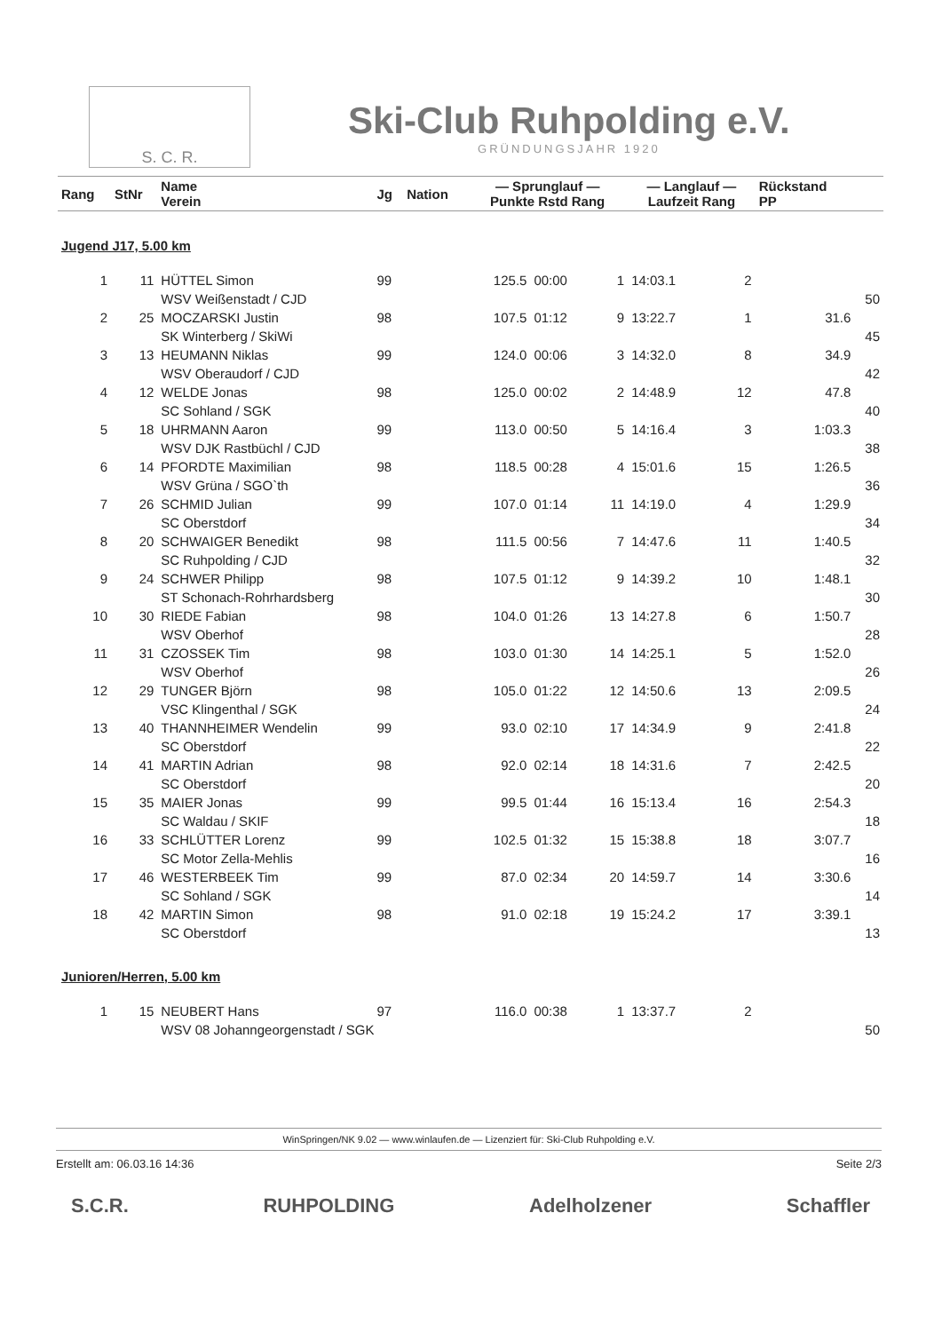S. C. R.
Ski-Club Ruhpolding e.V.
GRÜNDUNGSJAHR 1920
| Rang | StNr | Name Verein | Jg | Nation | — Sprunglauf — Punkte Rstd Rang | | | — Langlauf — Laufzeit Rang | | Rückstand PP | |
| --- | --- | --- | --- | --- | --- | --- | --- | --- | --- | --- | --- |
| Jugend J17, 5.00 km | | | | | | | | | | | |
| 1 | 11 | HÜTTEL Simon | 99 | | 125.5 | 00:00 | 1 | 14:03.1 | 2 | | |
| | | WSV Weißenstadt / CJD | | | | | | | | | 50 |
| 2 | 25 | MOCZARSKI Justin | 98 | | 107.5 | 01:12 | 9 | 13:22.7 | 1 | 31.6 | |
| | | SK Winterberg / SkiWi | | | | | | | | | 45 |
| 3 | 13 | HEUMANN Niklas | 99 | | 124.0 | 00:06 | 3 | 14:32.0 | 8 | 34.9 | |
| | | WSV Oberaudorf / CJD | | | | | | | | | 42 |
| 4 | 12 | WELDE Jonas | 98 | | 125.0 | 00:02 | 2 | 14:48.9 | 12 | 47.8 | |
| | | SC Sohland / SGK | | | | | | | | | 40 |
| 5 | 18 | UHRMANN Aaron | 99 | | 113.0 | 00:50 | 5 | 14:16.4 | 3 | 1:03.3 | |
| | | WSV DJK Rastbüchl / CJD | | | | | | | | | 38 |
| 6 | 14 | PFORDTE Maximilian | 98 | | 118.5 | 00:28 | 4 | 15:01.6 | 15 | 1:26.5 | |
| | | WSV Grüna / SGO`th | | | | | | | | | 36 |
| 7 | 26 | SCHMID Julian | 99 | | 107.0 | 01:14 | 11 | 14:19.0 | 4 | 1:29.9 | |
| | | SC Oberstdorf | | | | | | | | | 34 |
| 8 | 20 | SCHWAIGER Benedikt | 98 | | 111.5 | 00:56 | 7 | 14:47.6 | 11 | 1:40.5 | |
| | | SC Ruhpolding / CJD | | | | | | | | | 32 |
| 9 | 24 | SCHWER Philipp | 98 | | 107.5 | 01:12 | 9 | 14:39.2 | 10 | 1:48.1 | |
| | | ST Schonach-Rohrhardsberg | | | | | | | | | 30 |
| 10 | 30 | RIEDE Fabian | 98 | | 104.0 | 01:26 | 13 | 14:27.8 | 6 | 1:50.7 | |
| | | WSV Oberhof | | | | | | | | | 28 |
| 11 | 31 | CZOSSEK Tim | 98 | | 103.0 | 01:30 | 14 | 14:25.1 | 5 | 1:52.0 | |
| | | WSV Oberhof | | | | | | | | | 26 |
| 12 | 29 | TUNGER Björn | 98 | | 105.0 | 01:22 | 12 | 14:50.6 | 13 | 2:09.5 | |
| | | VSC Klingenthal / SGK | | | | | | | | | 24 |
| 13 | 40 | THANNHEIMER Wendelin | 99 | | 93.0 | 02:10 | 17 | 14:34.9 | 9 | 2:41.8 | |
| | | SC Oberstdorf | | | | | | | | | 22 |
| 14 | 41 | MARTIN Adrian | 98 | | 92.0 | 02:14 | 18 | 14:31.6 | 7 | 2:42.5 | |
| | | SC Oberstdorf | | | | | | | | | 20 |
| 15 | 35 | MAIER Jonas | 99 | | 99.5 | 01:44 | 16 | 15:13.4 | 16 | 2:54.3 | |
| | | SC Waldau / SKIF | | | | | | | | | 18 |
| 16 | 33 | SCHLÜTTER Lorenz | 99 | | 102.5 | 01:32 | 15 | 15:38.8 | 18 | 3:07.7 | |
| | | SC Motor Zella-Mehlis | | | | | | | | | 16 |
| 17 | 46 | WESTERBEEK Tim | 99 | | 87.0 | 02:34 | 20 | 14:59.7 | 14 | 3:30.6 | |
| | | SC Sohland / SGK | | | | | | | | | 14 |
| 18 | 42 | MARTIN Simon | 98 | | 91.0 | 02:18 | 19 | 15:24.2 | 17 | 3:39.1 | |
| | | SC Oberstdorf | | | | | | | | | 13 |
| Junioren/Herren, 5.00 km | | | | | | | | | | | |
| 1 | 15 | NEUBERT Hans | 97 | | 116.0 | 00:38 | 1 | 13:37.7 | 2 | | |
| | | WSV 08 Johanngeorgenstadt / SGK | | | | | | | | | 50 |
WinSpringen/NK 9.02 — www.winlaufen.de — Lizenziert für: Ski-Club Ruhpolding e.V.
Erstellt am: 06.03.16 14:36 Seite 2/3
S.C.R. RUHPOLDING Adelholzener Schaffler